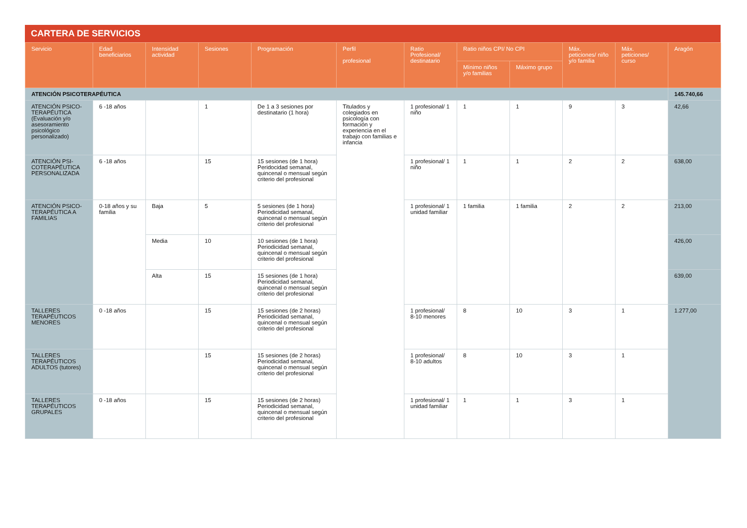CARTERA DE SERVICIOS
| Servicio | Edad beneficiarios | Intensidad actividad | Sesiones | Programación | Perfil profesional | Ratio Profesional/ destinatario | Ratio niños CPI/ No CPI | | Máx. peticiones/ niño y/o familia | Máx. peticiones/ curso | Aragón |
| --- | --- | --- | --- | --- | --- | --- | --- | --- | --- | --- | --- |
| | | | | | | | Mínimo niños y/o familias | Máximo grupo | | | |
| ATENCIÓN PSICOTERAPÉUTICA | | | | | | | | | | | 145.740,66 |
| ATENCIÓN PSICO-TERAPÉUTICA (Evaluación y/o asesoramiento psicológico personalizado) | 6 -18 años | | 1 | De 1 a 3 sesiones por destinatario (1 hora) | Titulados y colegiados en psicología con formación y experiencia en el trabajo con familias e infancia | 1 profesional/ 1 niño | 1 | 1 | 9 | 3 | 42,66 |
| ATENCIÓN PSI-COTERAPÉUTICA PERSONALIZADA | 6 -18 años | | 15 | 15 sesiones (de 1 hora) Peridocidad semanal, quincenal o mensual según criterio del profesional | | 1 profesional/ 1 niño | 1 | 1 | 2 | 2 | 638,00 |
| ATENCIÓN PSICO-TERAPÉUTICA A FAMILIAS | 0-18 años y su familia | Baja | 5 | 5 sesiones (de 1 hora) Periodicidad semanal, quincenal o mensual según criterio del profesional | | 1 profesional/ 1 unidad familiar | 1 familia | 1 familia | 2 | 2 | 213,00 |
| | | Media | 10 | 10 sesiones (de 1 hora) Periodicidad semanal, quincenal o mensual según criterio del profesional | | | | | | | 426,00 |
| | | Alta | 15 | 15 sesiones (de 1 hora) Periodicidad semanal, quincenal o mensual según criterio del profesional | | | | | | | 639,00 |
| TALLERES TERAPÉUTICOS MENORES | 0 -18 años | | 15 | 15 sesiones (de 2 horas) Periodicidad semanal, quincenal o mensual según criterio del profesional | | 1 profesional/ 8-10 menores | 8 | 10 | 3 | 1 | 1.277,00 |
| TALLERES TERAPÉUTICOS ADULTOS (tutores) | | | 15 | 15 sesiones (de 2 horas) Periodicidad semanal, quincenal o mensual según criterio del profesional | | 1 profesional/ 8-10 adultos | 8 | 10 | 3 | 1 | |
| TALLERES TERAPÉUTICOS GRUPALES | 0 -18 años | | 15 | 15 sesiones (de 2 horas) Periodicidad semanal, quincenal o mensual según criterio del profesional | | 1 profesional/ 1 unidad familiar | 1 | 1 | 3 | 1 | |